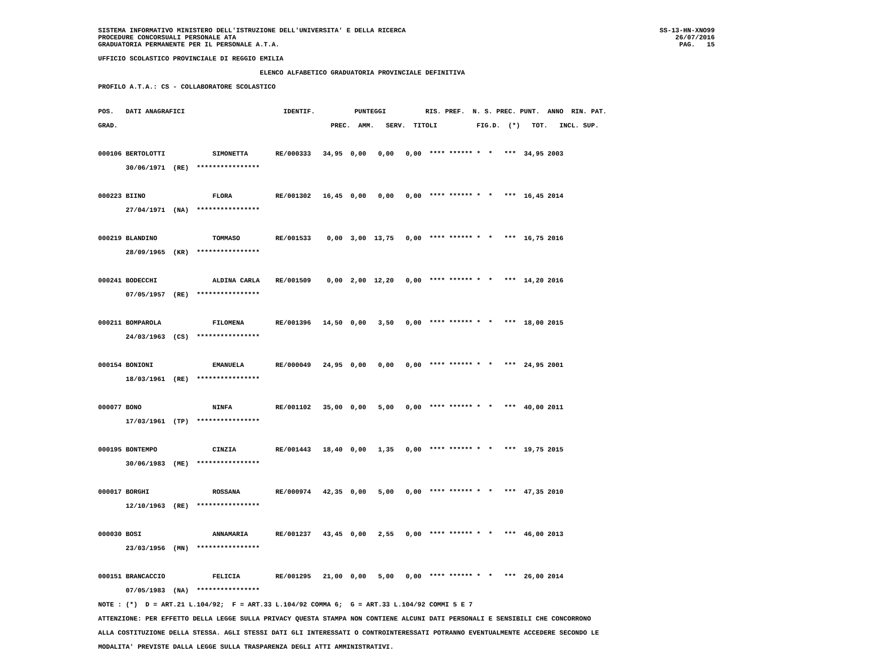SISTEMA INFORMATIVO MINISTERO DELL'ISTRUZIONE DELL'UNIVERSITA' E DELLA RICERCA
PROCEDURE CONCORSUALI PERSONALE ATA
GRADUATORIA PERMANENTE PER IL PERSONALE A.T.A.
SS-13-HN-XNO99
26/07/2016
PAG.   15
UFFICIO SCOLASTICO PROVINCIALE DI REGGIO EMILIA
                                         ELENCO ALFABETICO GRADUATORIA PROVINCIALE DEFINITIVA
PROFILO A.T.A.: CS - COLLABORATORE SCOLASTICO
POS.   DATI ANAGRAFICI                         IDENTIF.          PUNTEGGI          RIS. PREF.  N. S. PREC. PUNT.  ANNO  RIN. PAT.
GRAD.                                                      PREC.  AMM.   SERV.  TITOLI          FIG.D.  (*)   TOT.   INCL. SUP.
000106 BERTOLOTTI            SIMONETTA       RE/000333   34,95  0,00   0,00   0,00  **** ****** *  *   ***  34,95 2003
       30/06/1971  (RE)  ****************

000223 BIINO                 FLORA           RE/001302   16,45  0,00   0,00   0,00  **** ****** *  *   ***  16,45 2014
       27/04/1971  (NA)  ****************

000219 BLANDINO              TOMMASO         RE/001533    0,00  3,00  13,75   0,00  **** ****** *  *   ***  16,75 2016
       28/09/1965  (KR)  ****************

000241 BODECCHI              ALDINA CARLA    RE/001509    0,00  2,00  12,20   0,00  **** ****** *  *   ***  14,20 2016
       07/05/1957  (RE)  ****************

000211 BOMPAROLA             FILOMENA        RE/001396   14,50  0,00   3,50   0,00  **** ****** *  *   ***  18,00 2015
       24/03/1963  (CS)  ****************

000154 BONIONI               EMANUELA        RE/000049   24,95  0,00   0,00   0,00  **** ****** *  *   ***  24,95 2001
       18/03/1961  (RE)  ****************

000077 BONO                  NINFA           RE/001102   35,00  0,00   5,00   0,00  **** ****** *  *   ***  40,00 2011
       17/03/1961  (TP)  ****************

000195 BONTEMPO              CINZIA          RE/001443   18,40  0,00   1,35   0,00  **** ****** *  *   ***  19,75 2015
       30/06/1983  (ME)  ****************

000017 BORGHI                ROSSANA         RE/000974   42,35  0,00   5,00   0,00  **** ****** *  *   ***  47,35 2010
       12/10/1963  (RE)  ****************

000030 BOSI                  ANNAMARIA       RE/001237   43,45  0,00   2,55   0,00  **** ****** *  *   ***  46,00 2013
       23/03/1956  (MN)  ****************

000151 BRANCACCIO            FELICIA         RE/001295   21,00  0,00   5,00   0,00  **** ****** *  *   ***  26,00 2014
       07/05/1983  (NA)  ****************
NOTE : (*)  D = ART.21 L.104/92;  F = ART.33 L.104/92 COMMA 6;  G = ART.33 L.104/92 COMMI 5 E 7
ATTENZIONE: PER EFFETTO DELLA LEGGE SULLA PRIVACY QUESTA STAMPA NON CONTIENE ALCUNI DATI PERSONALI E SENSIBILI CHE CONCORRONO
ALLA COSTITUZIONE DELLA STESSA. AGLI STESSI DATI GLI INTERESSATI O CONTROINTERESSATI POTRANNO EVENTUALMENTE ACCEDERE SECONDO LE
MODALITA' PREVISTE DALLA LEGGE SULLA TRASPARENZA DEGLI ATTI AMMINISTRATIVI.